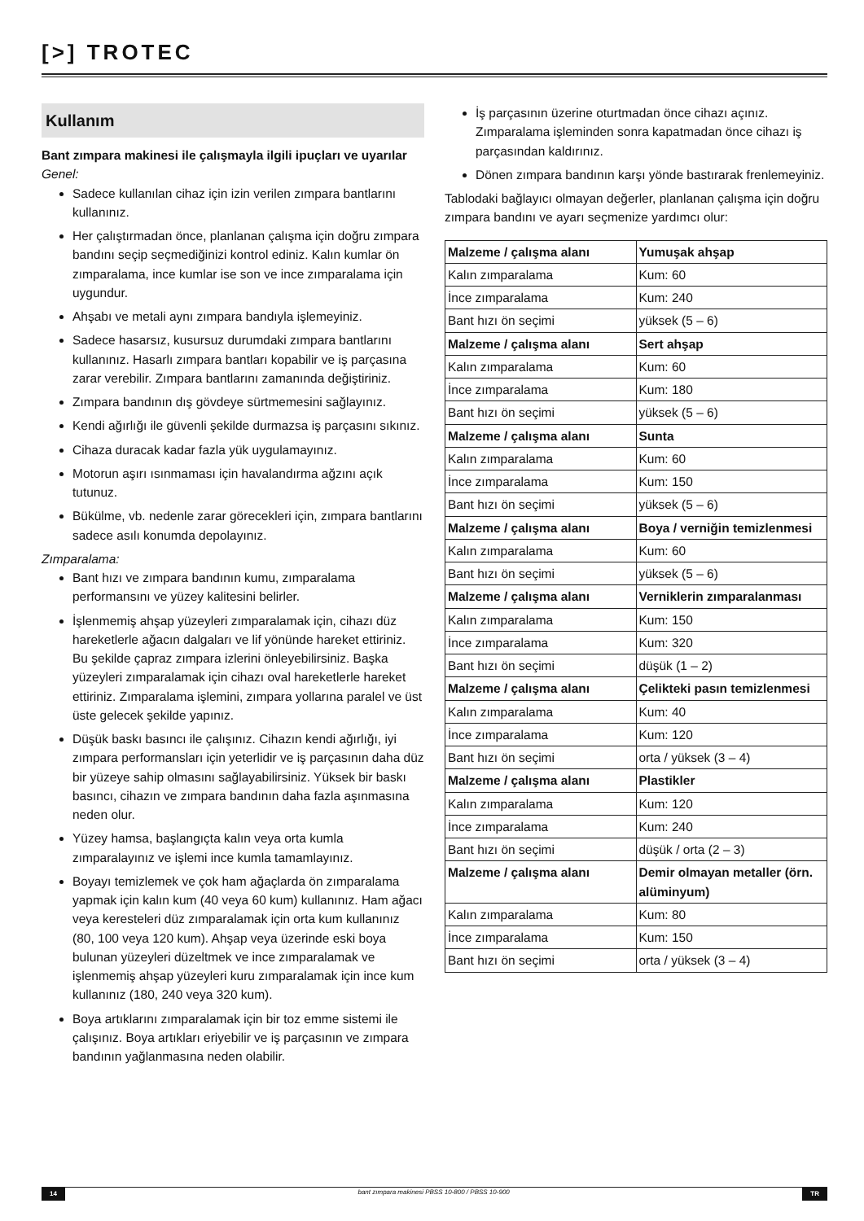[>] TROTEC
Kullanım
Bant zımpara makinesi ile çalışmayla ilgili ipuçları ve uyarılar
Genel:
Sadece kullanılan cihaz için izin verilen zımpara bantlarını kullanınız.
Her çalıştırmadan önce, planlanan çalışma için doğru zımpara bandını seçip seçmediğinizi kontrol ediniz. Kalın kumlar ön zımparalama, ince kumlar ise son ve ince zımparalama için uygundur.
Ahşabı ve metali aynı zımpara bandıyla işlemeyiniz.
Sadece hasarsız, kusursuz durumdaki zımpara bantlarını kullanınız. Hasarlı zımpara bantları kopabilir ve iş parçasına zarar verebilir. Zımpara bantlarını zamanında değiştiriniz.
Zımpara bandının dış gövdeye sürtmemesini sağlayınız.
Kendi ağırlığı ile güvenli şekilde durmazsa iş parçasını sıkınız.
Cihaza duracak kadar fazla yük uygulamayınız.
Motorun aşırı ısınmaması için havalandırma ağzını açık tutunuz.
Bükülme, vb. nedenle zarar görecekleri için, zımpara bantlarını sadece asılı konumda depolayınız.
Zımparalama:
Bant hızı ve zımpara bandının kumu, zımparalama performansını ve yüzey kalitesini belirler.
İşlenmemiş ahşap yüzeyleri zımparalamak için, cihazı düz hareketlerle ağacın dalgaları ve lif yönünde hareket ettiriniz. Bu şekilde çapraz zımpara izlerini önleyebilirsiniz. Başka yüzeyleri zımparalamak için cihazı oval hareketlerle hareket ettiriniz. Zımparalama işlemini, zımpara yollarına paralel ve üst üste gelecek şekilde yapınız.
Düşük baskı basıncı ile çalışınız. Cihazın kendi ağırlığı, iyi zımpara performansları için yeterlidir ve iş parçasının daha düz bir yüzeye sahip olmasını sağlayabilirsiniz. Yüksek bir baskı basıncı, cihazın ve zımpara bandının daha fazla aşınmasına neden olur.
Yüzey hamsa, başlangıçta kalın veya orta kumla zımparalayınız ve işlemi ince kumla tamamlayınız.
Boyayı temizlemek ve çok ham ağaçlarda ön zımparalama yapmak için kalın kum (40 veya 60 kum) kullanınız. Ham ağacı veya keresteleri düz zımparalamak için orta kum kullanınız (80, 100 veya 120 kum). Ahşap veya üzerinde eski boya bulunan yüzeyleri düzeltmek ve ince zımparalamak ve işlenmemiş ahşap yüzeyleri kuru zımparalamak için ince kum kullanınız (180, 240 veya 320 kum).
Boya artıklarını zımparalamak için bir toz emme sistemi ile çalışınız. Boya artıkları eriyebilir ve iş parçasının ve zımpara bandının yağlanmasına neden olabilir.
İş parçasının üzerine oturtmadan önce cihazı açınız. Zımparalama işleminden sonra kapatmadan önce cihazı iş parçasından kaldırınız.
Dönen zımpara bandının karşı yönde bastırarak frenlemeyiniz.
Tablodaki bağlayıcı olmayan değerler, planlanan çalışma için doğru zımpara bandını ve ayarı seçmenize yardımcı olur:
| Malzeme / çalışma alanı | Yumuşak ahşap |
| Kalın zımparalama | Kum: 60 |
| İnce zımparalama | Kum: 240 |
| Bant hızı ön seçimi | yüksek (5 – 6) |
| Malzeme / çalışma alanı | Sert ahşap |
| Kalın zımparalama | Kum: 60 |
| İnce zımparalama | Kum: 180 |
| Bant hızı ön seçimi | yüksek (5 – 6) |
| Malzeme / çalışma alanı | Sunta |
| Kalın zımparalama | Kum: 60 |
| İnce zımparalama | Kum: 150 |
| Bant hızı ön seçimi | yüksek (5 – 6) |
| Malzeme / çalışma alanı | Boya / verniğin temizlenmesi |
| Kalın zımparalama | Kum: 60 |
| Bant hızı ön seçimi | yüksek (5 – 6) |
| Malzeme / çalışma alanı | Verniklerin zımparalanması |
| Kalın zımparalama | Kum: 150 |
| İnce zımparalama | Kum: 320 |
| Bant hızı ön seçimi | düşük (1 – 2) |
| Malzeme / çalışma alanı | Çelikteki pasın temizlenmesi |
| Kalın zımparalama | Kum: 40 |
| İnce zımparalama | Kum: 120 |
| Bant hızı ön seçimi | orta / yüksek (3 – 4) |
| Malzeme / çalışma alanı | Plastikler |
| Kalın zımparalama | Kum: 120 |
| İnce zımparalama | Kum: 240 |
| Bant hızı ön seçimi | düşük / orta (2 – 3) |
| Malzeme / çalışma alanı | Demir olmayan metaller (örn. alüminyum) |
| Kalın zımparalama | Kum: 80 |
| İnce zımparalama | Kum: 150 |
| Bant hızı ön seçimi | orta / yüksek (3 – 4) |
14 bant zımpara makinesi PBSS 10-800 / PBSS 10-900 TR